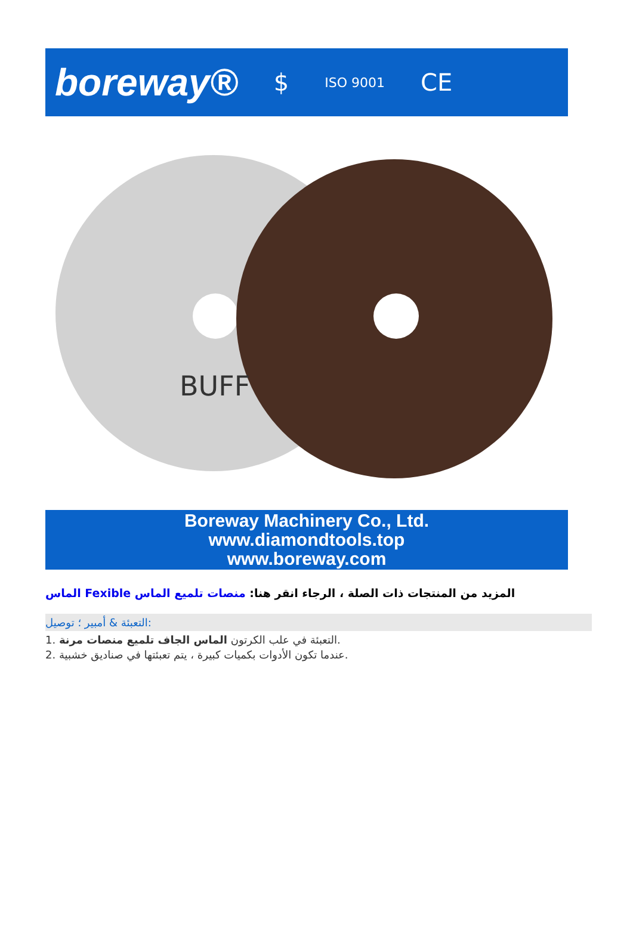boreway® $ ISO 9001 CE
BUFF
Boreway Machinery Co., Ltd.
www.diamondtools.top
www.boreway.com
الماس Fexible المزيد من المنتجات ذات الصلة ، الرجاء انقر هنا: منصات تلميع الماس
التعبئة & أمبير ؛ توصيل:
1. التعبئة في علب الكرتون الماس الجاف تلميع منصات مرنة.
2. عندما تكون الأدوات بكميات كبيرة ، يتم تعبئتها في صناديق خشبية.